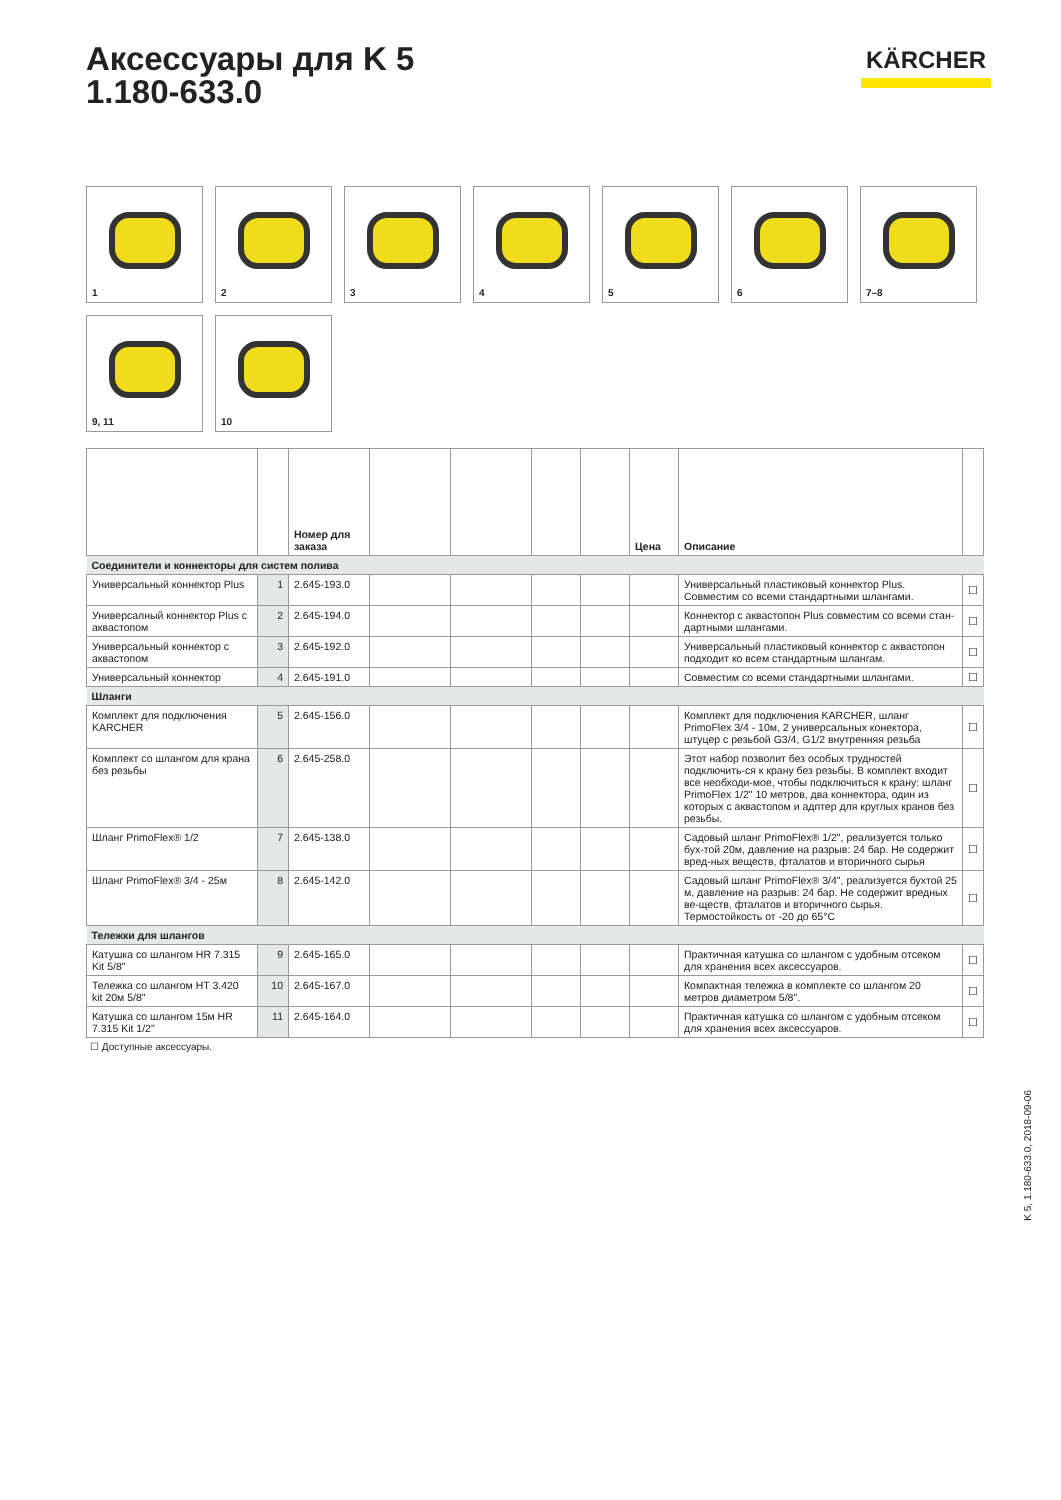Аксессуары для K 5
1.180-633.0
KÄRCHER
1
2
3
4
5
6
7–8
9, 11
10
| | | Номер для заказа | | | | | Цена | Описание | |
| --- | --- | --- | --- | --- | --- | --- | --- | --- | --- |
| Соединители и коннекторы для систем полива | | | | | | | | | |
| Универсальный коннектор Plus | 1 | 2.645-193.0 | | | | | | Универсальный пластиковый коннектор Plus. Совместим со всеми стандартными шлангами. | ☐ |
| Универсалный коннектор Plus с аквастопом | 2 | 2.645-194.0 | | | | | | Коннектор с аквастопон Plus совместим со всеми стан-дартными шлангами. | ☐ |
| Универсальный коннектор с аквастопом | 3 | 2.645-192.0 | | | | | | Универсальный пластиковый коннектор с аквастопон подходит ко всем стандартным шлангам. | ☐ |
| Универсальный коннектор | 4 | 2.645-191.0 | | | | | | Совместим со всеми стандартными шлангами. | ☐ |
| Шланги | | | | | | | | | |
| Комплект для подключения KARCHER | 5 | 2.645-156.0 | | | | | | Комплект для подключения KARCHER, шланг PrimoFlex 3/4 - 10м, 2 универсальных конектора, штуцер с резьбой G3/4, G1/2 внутренняя резьба | ☐ |
| Комплект со шлангом для крана без резьбы | 6 | 2.645-258.0 | | | | | | Этот набор позволит без особых трудностей подключить-ся к крану без резьбы. В комплект входит все необходи-мое, чтобы подключиться к крану: шланг PrimoFlex 1/2" 10 метров, два коннектора, один из которых с аквастопом и адптер для круглых кранов без резьбы. | ☐ |
| Шланг PrimoFlex® 1/2 | 7 | 2.645-138.0 | | | | | | Садовый шланг PrimoFlex® 1/2", реализуется только бух-той 20м, давление на разрыв: 24 бар. Не содержит вред-ных веществ, фталатов и вторичного сырья | ☐ |
| Шланг PrimoFlex® 3/4 - 25м | 8 | 2.645-142.0 | | | | | | Садовый шланг PrimoFlex® 3/4", реализуется бухтой 25 м, давление на разрыв: 24 бар. Не содержит вредных ве-ществ, фталатов и вторичного сырья. Термостойкость от -20 до 65°C | ☐ |
| Тележки для шлангов | | | | | | | | | |
| Катушка со шлангом HR 7.315 Kit 5/8" | 9 | 2.645-165.0 | | | | | | Практичная катушка со шлангом с удобным отсеком для хранения всех аксессуаров. | ☐ |
| Тележка со шлангом HT 3.420 kit 20м 5/8" | 10 | 2.645-167.0 | | | | | | Компактная тележка в комплекте со шлангом 20 метров диаметром 5/8". | ☐ |
| Катушка со шлангом 15м HR 7.315 Kit 1/2" | 11 | 2.645-164.0 | | | | | | Практичная катушка со шлангом с удобным отсеком для хранения всех аксессуаров. | ☐ |
☐ Доступные аксессуары.
K 5, 1.180-633.0, 2018-09-06